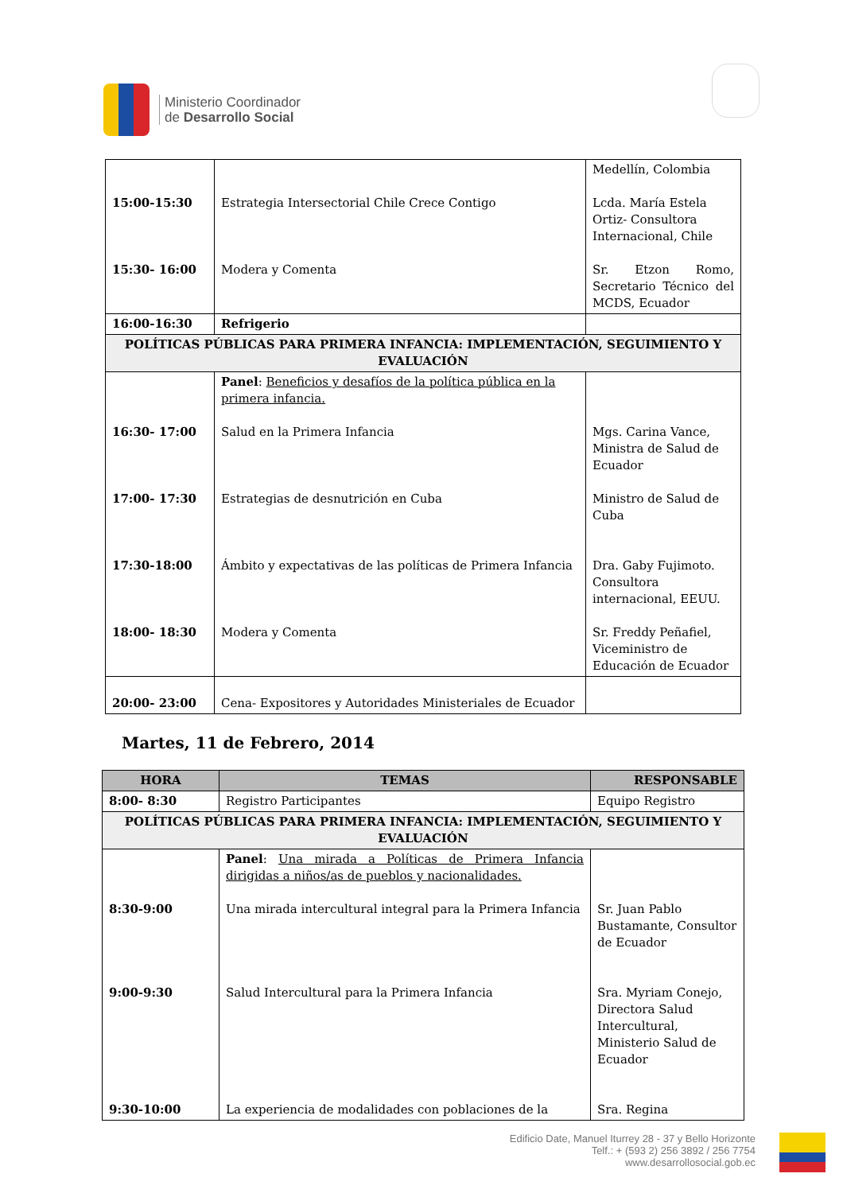Ministerio Coordinador
de Desarrollo Social
| 15:00-15:30 15:30- 16:00 | Estrategia Intersectorial Chile Crece Contigo Modera y Comenta | Medellín, Colombia Lcda. María Estela Ortiz- Consultora Internacional, Chile Sr. Etzon Romo, Secretario Técnico del MCDS, Ecuador |
| 16:00-16:30 | Refrigerio | |
| POLÍTICAS PÚBLICAS PARA PRIMERA INFANCIA: IMPLEMENTACIÓN, SEGUIMIENTO Y EVALUACIÓN | | |
| 16:30- 17:00 17:00- 17:30 17:30-18:00 18:00- 18:30 | Panel : Beneficios y desafíos de la política pública en la primera infancia. Salud en la Primera Infancia Estrategias de desnutrición en Cuba Ámbito y expectativas de las políticas de Primera Infancia Modera y Comenta | Mgs. Carina Vance, Ministra de Salud de Ecuador Ministro de Salud de Cuba Dra. Gaby Fujimoto. Consultora internacional, EEUU. Sr. Freddy Peñafiel, Viceministro de Educación de Ecuador |
| 20:00- 23:00 | Cena- Expositores y Autoridades Ministeriales de Ecuador | |
Martes, 11 de Febrero, 2014
| HORA | TEMAS | RESPONSABLE |
| --- | --- | --- |
| 8:00- 8:30 | Registro Participantes | Equipo Registro |
| POLÍTICAS PÚBLICAS PARA PRIMERA INFANCIA: IMPLEMENTACIÓN, SEGUIMIENTO Y EVALUACIÓN | | |
| 8:30-9:00 9:00-9:30 9:30-10:00 | Panel : Una mirada a Políticas de Primera Infancia dirigidas a niños/as de pueblos y nacionalidades. Una mirada intercultural integral para la Primera Infancia Salud Intercultural para la Primera Infancia La experiencia de modalidades con poblaciones de la | Sr. Juan Pablo Bustamante, Consultor de Ecuador Sra. Myriam Conejo, Directora Salud Intercultural, Ministerio Salud de Ecuador Sra. Regina |
Edificio Date, Manuel Iturrey 28 - 37 y Bello Horizonte
Telf.: + (593 2) 256 3892 / 256 7754
www.desarrollosocial.gob.ec